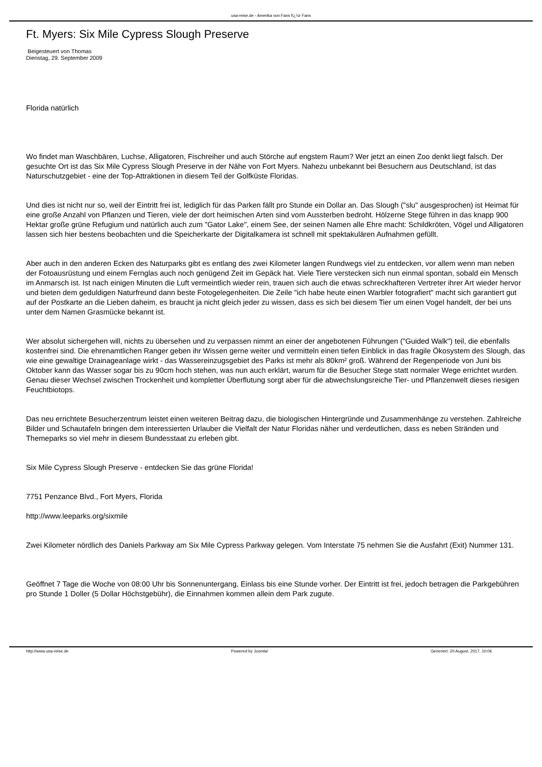usa-reise.de - Amerika von Fans fï¿½r Fans
Ft. Myers: Six Mile Cypress Slough Preserve
Beigesteuert von Thomas
Dienstag, 29. September 2009
Florida natürlich
Wo findet man Waschbären, Luchse, Alligatoren, Fischreiher und auch Störche auf engstem Raum? Wer jetzt an einen Zoo denkt liegt falsch. Der gesuchte Ort ist das Six Mile Cypress Slough Preserve in der Nähe von Fort Myers. Nahezu unbekannt bei Besuchern aus Deutschland, ist das Naturschutzgebiet - eine der Top-Attraktionen in diesem Teil der Golfküste Floridas.
Und dies ist nicht nur so, weil der Eintritt frei ist, lediglich für das Parken fällt pro Stunde ein Dollar an. Das Slough ("slu" ausgesprochen) ist Heimat für eine große Anzahl von Pflanzen und Tieren, viele der dort heimischen Arten sind vom Aussterben bedroht. Hölzerne Stege führen in das knapp 900 Hektar große grüne Refugium und natürlich auch zum "Gator Lake", einem See, der seinen Namen alle Ehre macht: Schildkröten, Vögel und Alligatoren lassen sich hier bestens beobachten und die Speicherkarte der Digitalkamera ist schnell mit spektakulären Aufnahmen gefüllt.
Aber auch in den anderen Ecken des Naturparks gibt es entlang des zwei Kilometer langen Rundwegs viel zu entdecken, vor allem wenn man neben der Fotoausrüstung und einem Fernglas auch noch genügend Zeit im Gepäck hat. Viele Tiere verstecken sich nun einmal spontan, sobald ein Mensch im Anmarsch ist. Ist nach einigen Minuten die Luft vermeintlich wieder rein, trauen sich auch die etwas schreckhafteren Vertreter ihrer Art wieder hervor und bieten dem geduldigen Naturfreund dann beste Fotogelegenheiten. Die Zeile "ich habe heute einen Warbler fotografiert" macht sich garantiert gut auf der Postkarte an die Lieben daheim, es braucht ja nicht gleich jeder zu wissen, dass es sich bei diesem Tier um einen Vogel handelt, der bei uns unter dem Namen Grasmücke bekannt ist.
Wer absolut sichergehen will, nichts zu übersehen und zu verpassen nimmt an einer der angebotenen Führungen ("Guided Walk") teil, die ebenfalls kostenfrei sind. Die ehrenamtlichen Ranger geben ihr Wissen gerne weiter und vermitteln einen tiefen Einblick in das fragile Ökosystem des Slough, das wie eine gewaltige Drainageanlage wirkt - das Wassereinzugsgebiet des Parks ist mehr als 80km² groß. Während der Regenperiode von Juni bis Oktober kann das Wasser sogar bis zu 90cm hoch stehen, was nun auch erklärt, warum für die Besucher Stege statt normaler Wege errichtet wurden. Genau dieser Wechsel zwischen Trockenheit und kompletter Überflutung sorgt aber für die abwechslungsreiche Tier- und Pflanzenwelt dieses riesigen Feuchtbiotops.
Das neu errichtete Besucherzentrum leistet einen weiteren Beitrag dazu, die biologischen Hintergründe und Zusammenhänge zu verstehen. Zahlreiche Bilder und Schautafeln bringen dem interessierten Urlauber die Vielfalt der Natur Floridas näher und verdeutlichen, dass es neben Stränden und Themeparks so viel mehr in diesem Bundesstaat zu erleben gibt.
Six Mile Cypress Slough Preserve - entdecken Sie das grüne Florida!
7751 Penzance Blvd., Fort Myers, Florida
http://www.leeparks.org/sixmile
Zwei Kilometer nördlich des Daniels Parkway am Six Mile Cypress Parkway gelegen. Vom Interstate 75 nehmen Sie die Ausfahrt (Exit) Nummer 131.
Geöffnet 7 Tage die Woche von 08:00 Uhr bis Sonnenuntergang, Einlass bis eine Stunde vorher. Der Eintritt ist frei, jedoch betragen die Parkgebühren pro Stunde 1 Doller (5 Dollar Höchstgebühr), die Einnahmen kommen allein dem Park zugute.
http://www.usa-reise.de Powered by Joomla! Generiert: 20 August, 2017, 10:06